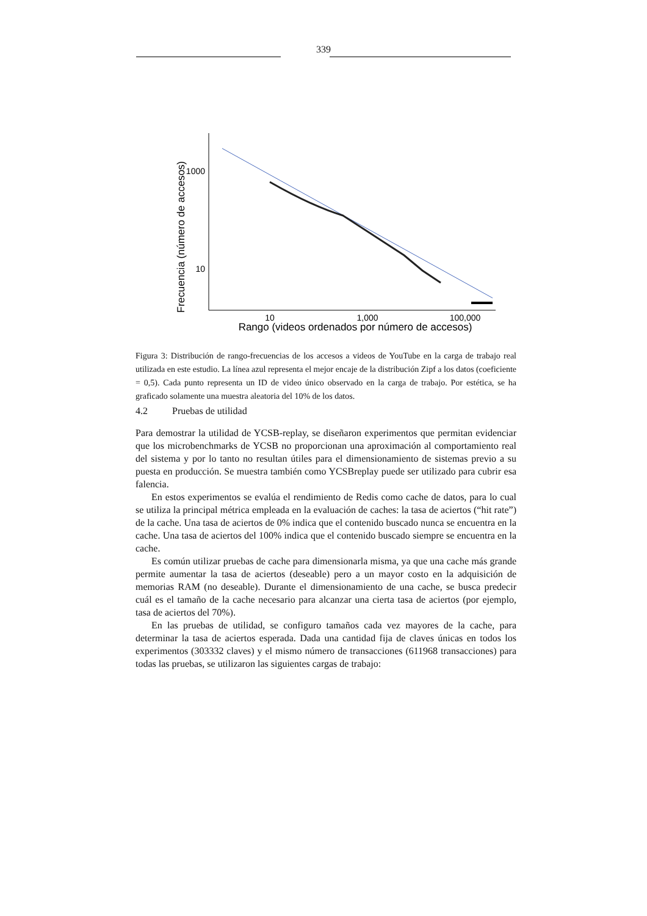339
Frecuencia (número de accesos)
1000
10
10
1,000
100,000
Rango (videos ordenados por número de accesos)
Figura 3: Distribución de rango-frecuencias de los accesos a videos de YouTube en la carga de trabajo real utilizada en este estudio. La línea azul representa el mejor encaje de la distribución Zipf a los datos (coeficiente = 0,5). Cada punto representa un ID de video único observado en la carga de trabajo. Por estética, se ha graficado solamente una muestra aleatoria del 10% de los datos.
4.2 Pruebas de utilidad
Para demostrar la utilidad de YCSB-replay, se diseñaron experimentos que permitan evidenciar que los microbenchmarks de YCSB no proporcionan una aproximación al comportamiento real del sistema y por lo tanto no resultan útiles para el dimensionamiento de sistemas previo a su puesta en producción. Se muestra también como YCSBreplay puede ser utilizado para cubrir esa falencia.
En estos experimentos se evalúa el rendimiento de Redis como cache de datos, para lo cual se utiliza la principal métrica empleada en la evaluación de caches: la tasa de aciertos (“hit rate”) de la cache. Una tasa de aciertos de 0% indica que el contenido buscado nunca se encuentra en la cache. Una tasa de aciertos del 100% indica que el contenido buscado siempre se encuentra en la cache.
Es común utilizar pruebas de cache para dimensionarla misma, ya que una cache más grande permite aumentar la tasa de aciertos (deseable) pero a un mayor costo en la adquisición de memorias RAM (no deseable). Durante el dimensionamiento de una cache, se busca predecir cuál es el tamaño de la cache necesario para alcanzar una cierta tasa de aciertos (por ejemplo, tasa de aciertos del 70%).
En las pruebas de utilidad, se configuro tamaños cada vez mayores de la cache, para determinar la tasa de aciertos esperada. Dada una cantidad fija de claves únicas en todos los experimentos (303332 claves) y el mismo número de transacciones (611968 transacciones) para todas las pruebas, se utilizaron las siguientes cargas de trabajo: